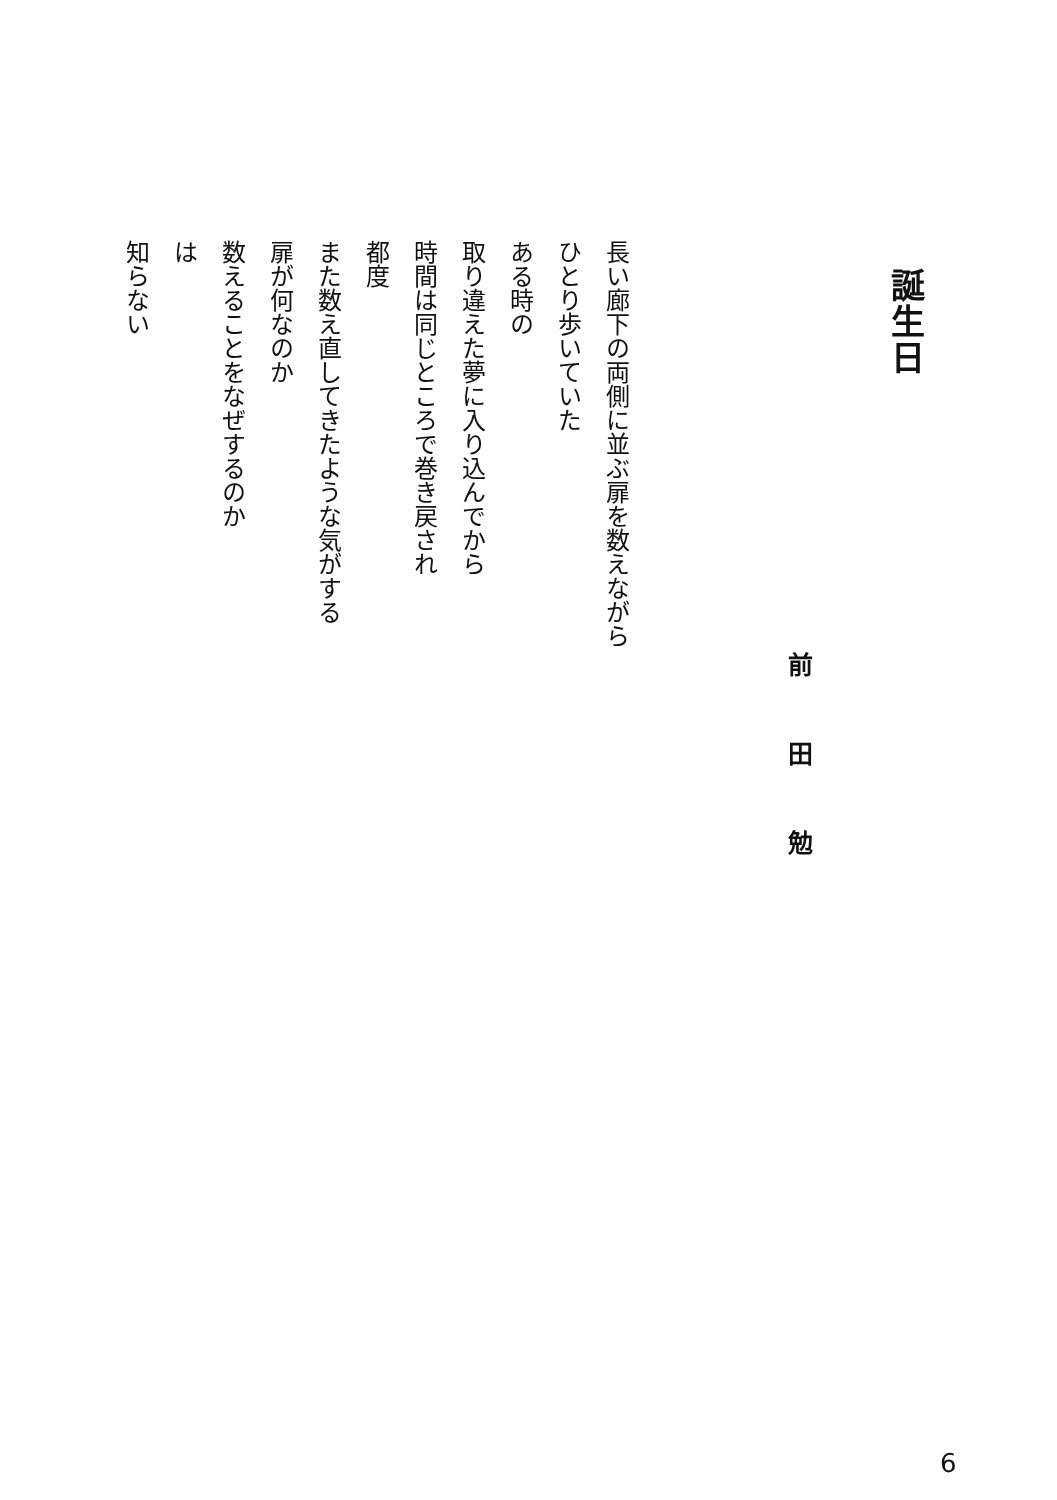誕生日
前田勉
長い廊下の両側に並ぶ扉を数えながら
ひとり歩いていた
ある時の
取り違えた夢に入り込んでから
時間は同じところで巻き戻され
都度
また数え直してきたような気がする
扉が何なのか
数えることをなぜするのか
は
知らない
6